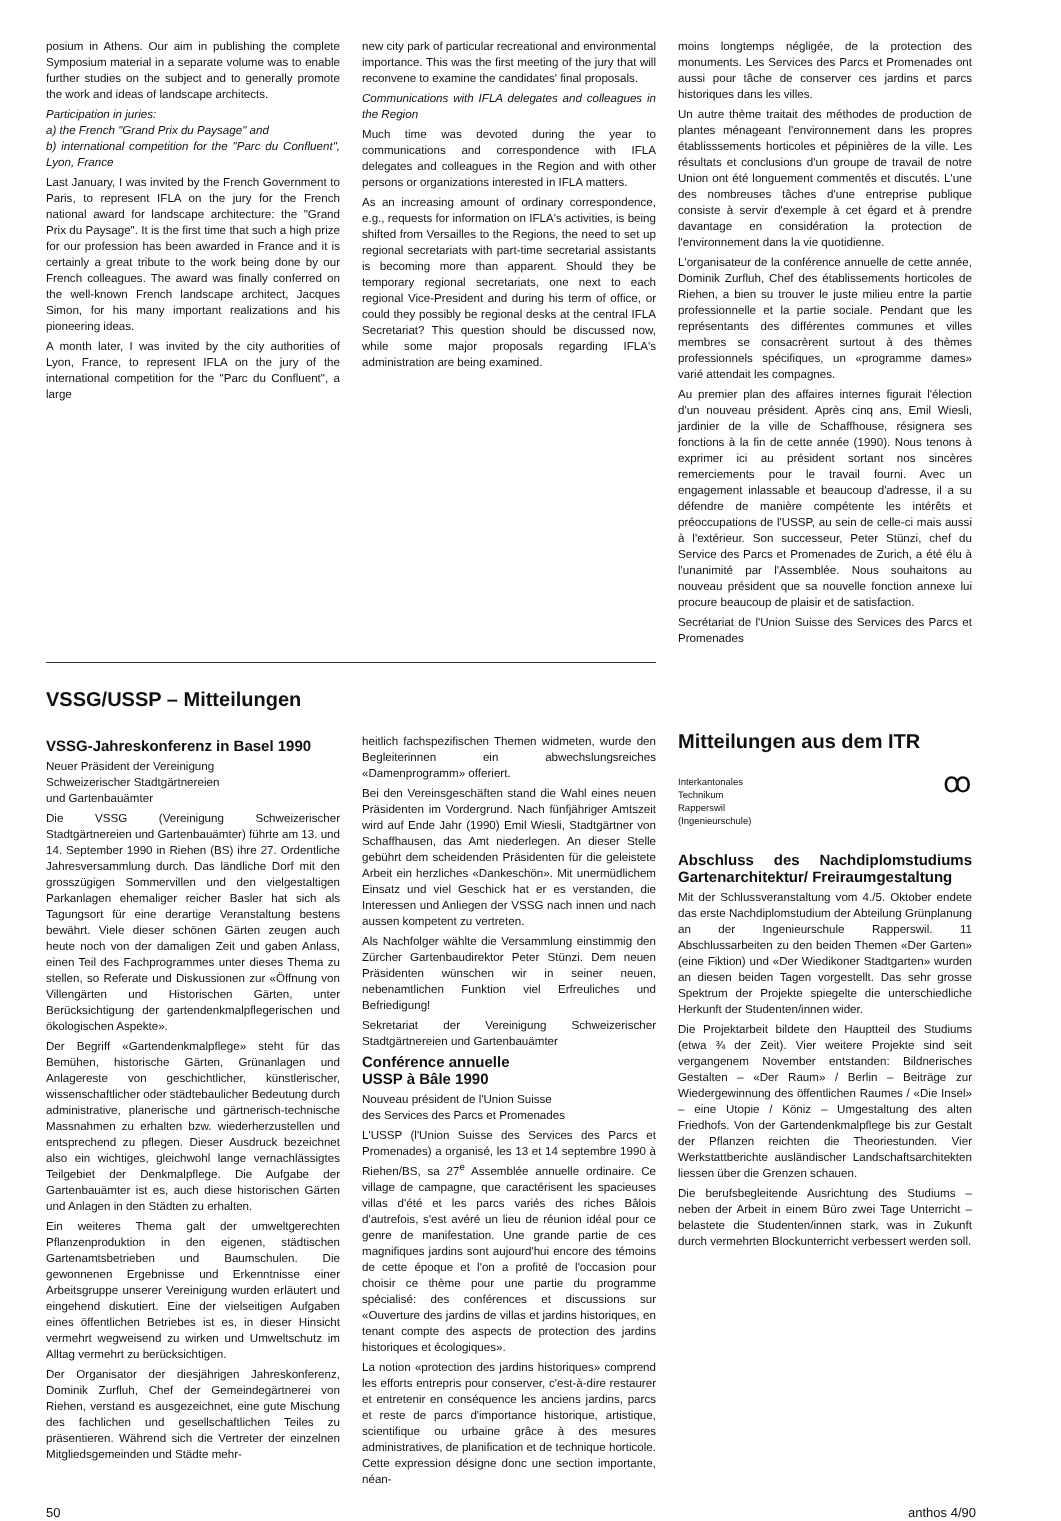posium in Athens. Our aim in publishing the complete Symposium material in a separate volume was to enable further studies on the subject and to generally promote the work and ideas of landscape architects.
Participation in juries:
a) the French "Grand Prix du Paysage" and
b) international competition for the "Parc du Confluent", Lyon, France
Last January, I was invited by the French Government to Paris, to represent IFLA on the jury for the French national award for landscape architecture: the "Grand Prix du Paysage". It is the first time that such a high prize for our profession has been awarded in France and it is certainly a great tribute to the work being done by our French colleagues. The award was finally conferred on the well-known French landscape architect, Jacques Simon, for his many important realizations and his pioneering ideas.
A month later, I was invited by the city authorities of Lyon, France, to represent IFLA on the jury of the international competition for the "Parc du Confluent", a large
new city park of particular recreational and environmental importance. This was the first meeting of the jury that will reconvene to examine the candidates' final proposals.
Communications with IFLA delegates and colleagues in the Region
Much time was devoted during the year to communications and correspondence with IFLA delegates and colleagues in the Region and with other persons or organizations interested in IFLA matters.
As an increasing amount of ordinary correspondence, e.g., requests for information on IFLA's activities, is being shifted from Versailles to the Regions, the need to set up regional secretariats with part-time secretarial assistants is becoming more than apparent. Should they be temporary regional secretariats, one next to each regional Vice-President and during his term of office, or could they possibly be regional desks at the central IFLA Secretariat? This question should be discussed now, while some major proposals regarding IFLA's administration are being examined.
moins longtemps négligée, de la protection des monuments. Les Services des Parcs et Promenades ont aussi pour tâche de conserver ces jardins et parcs historiques dans les villes.
Un autre thème traitait des méthodes de production de plantes ménageant l'environnement dans les propres établisssements horticoles et pépinières de la ville. Les résultats et conclusions d'un groupe de travail de notre Union ont été longuement commentés et discutés. L'une des nombreuses tâches d'une entreprise publique consiste à servir d'exemple à cet égard et à prendre davantage en considération la protection de l'environnement dans la vie quotidienne.
L'organisateur de la conférence annuelle de cette année, Dominik Zurfluh, Chef des établissements horticoles de Riehen, a bien su trouver le juste milieu entre la partie professionnelle et la partie sociale. Pendant que les représentants des différentes communes et villes membres se consacrèrent surtout à des thèmes professionnels spécifiques, un «programme dames» varié attendait les compagnes.
Au premier plan des affaires internes figurait l'élection d'un nouveau président. Après cinq ans, Emil Wiesli, jardinier de la ville de Schaffhouse, résignera ses fonctions à la fin de cette année (1990). Nous tenons à exprimer ici au président sortant nos sincères remerciements pour le travail fourni. Avec un engagement inlassable et beaucoup d'adresse, il a su défendre de manière compétente les intérêts et préoccupations de l'USSP, au sein de celle-ci mais aussi à l'extérieur. Son successeur, Peter Stünzi, chef du Service des Parcs et Promenades de Zurich, a été élu à l'unanimité par l'Assemblée. Nous souhaitons au nouveau président que sa nouvelle fonction annexe lui procure beaucoup de plaisir et de satisfaction.
Secrétariat de l'Union Suisse des Services des Parcs et Promenades
VSSG/USSP – Mitteilungen
VSSG-Jahreskonferenz in Basel 1990
Neuer Präsident der Vereinigung
Schweizerischer Stadtgärtnereien
und Gartenbauämter
Die VSSG (Vereinigung Schweizerischer Stadtgärtnereien und Gartenbauämter) führte am 13. und 14. September 1990 in Riehen (BS) ihre 27. Ordentliche Jahresversammlung durch. Das ländliche Dorf mit den grosszügigen Sommervillen und den vielgestaltigen Parkanlagen ehemaliger reicher Basler hat sich als Tagungsort für eine derartige Veranstaltung bestens bewährt. Viele dieser schönen Gärten zeugen auch heute noch von der damaligen Zeit und gaben Anlass, einen Teil des Fachprogrammes unter dieses Thema zu stellen, so Referate und Diskussionen zur «Öffnung von Villengärten und Historischen Gärten, unter Berücksichtigung der gartendenkmalpflegerischen und ökologischen Aspekte».
Der Begriff «Gartendenkmalpflege» steht für das Bemühen, historische Gärten, Grünanlagen und Anlagereste von geschichtlicher, künstlerischer, wissenschaftlicher oder städtebaulicher Bedeutung durch administrative, planerische und gärtnerisch-technische Massnahmen zu erhalten bzw. wiederherzustellen und entsprechend zu pflegen. Dieser Ausdruck bezeichnet also ein wichtiges, gleichwohl lange vernachlässigtes Teilgebiet der Denkmalpflege. Die Aufgabe der Gartenbauämter ist es, auch diese historischen Gärten und Anlagen in den Städten zu erhalten.
Ein weiteres Thema galt der umweltgerechten Pflanzenproduktion in den eigenen, städtischen Gartenamtsbetrieben und Baumschulen. Die gewonnenen Ergebnisse und Erkenntnisse einer Arbeitsgruppe unserer Vereinigung wurden erläutert und eingehend diskutiert. Eine der vielseitigen Aufgaben eines öffentlichen Betriebes ist es, in dieser Hinsicht vermehrt wegweisend zu wirken und Umweltschutz im Alltag vermehrt zu berücksichtigen.
Der Organisator der diesjährigen Jahreskonferenz, Dominik Zurfluh, Chef der Gemeindegärtnerei von Riehen, verstand es ausgezeichnet, eine gute Mischung des fachlichen und gesellschaftlichen Teiles zu präsentieren. Während sich die Vertreter der einzelnen Mitgliedsgemeinden und Städte mehr-
heitlich fachspezifischen Themen widmeten, wurde den Begleiterinnen ein abwechslungsreiches «Damenprogramm» offeriert.
Bei den Vereinsgeschäften stand die Wahl eines neuen Präsidenten im Vordergrund. Nach fünfjähriger Amtszeit wird auf Ende Jahr (1990) Emil Wiesli, Stadtgärtner von Schaffhausen, das Amt niederlegen. An dieser Stelle gebührt dem scheidenden Präsidenten für die geleistete Arbeit ein herzliches «Dankeschön». Mit unermüdlichem Einsatz und viel Geschick hat er es verstanden, die Interessen und Anliegen der VSSG nach innen und nach aussen kompetent zu vertreten.
Als Nachfolger wählte die Versammlung einstimmig den Zürcher Gartenbaudirektor Peter Stünzi. Dem neuen Präsidenten wünschen wir in seiner neuen, nebenamtlichen Funktion viel Erfreuliches und Befriedigung!
Sekretariat der Vereinigung Schweizerischer Stadtgärtnereien und Gartenbauämter
Conférence annuelle
USSP à Bâle 1990
Nouveau président de l'Union Suisse
des Services des Parcs et Promenades
L'USSP (l'Union Suisse des Services des Parcs et Promenades) a organisé, les 13 et 14 septembre 1990 à Riehen/BS, sa 27<sup>e</sup> Assemblée annuelle ordinaire. Ce village de campagne, que caractérisent les spacieuses villas d'été et les parcs variés des riches Bâlois d'autrefois, s'est avéré un lieu de réunion idéal pour ce genre de manifestation. Une grande partie de ces magnifiques jardins sont aujourd'hui encore des témoins de cette époque et l'on a profité de l'occasion pour choisir ce thème pour une partie du programme spécialisé: des conférences et discussions sur «Ouverture des jardins de villas et jardins historiques, en tenant compte des aspects de protection des jardins historiques et écologiques».
La notion «protection des jardins historiques» comprend les efforts entrepris pour conserver, c'est-à-dire restaurer et entretenir en conséquence les anciens jardins, parcs et reste de parcs d'importance historique, artistique, scientifique ou urbaine grâce à des mesures administratives, de planification et de technique horticole. Cette expression désigne donc une section importante, néan-
Mitteilungen aus dem ITR
ꝏ
Interkantonales
Technikum
Rapperswil
(Ingenieurschule)
Abschluss des Nachdiplomstudiums Gartenarchitektur/ Freiraumgestaltung
Mit der Schlussveranstaltung vom 4./5. Oktober endete das erste Nachdiplomstudium der Abteilung Grünplanung an der Ingenieurschule Rapperswil. 11 Abschlussarbeiten zu den beiden Themen «Der Garten» (eine Fiktion) und «Der Wiedikoner Stadtgarten» wurden an diesen beiden Tagen vorgestellt. Das sehr grosse Spektrum der Projekte spiegelte die unterschiedliche Herkunft der Studenten/innen wider.
Die Projektarbeit bildete den Hauptteil des Studiums (etwa ¾ der Zeit). Vier weitere Projekte sind seit vergangenem November entstanden: Bildnerisches Gestalten – «Der Raum» / Berlin – Beiträge zur Wiedergewinnung des öffentlichen Raumes / «Die Insel» – eine Utopie / Köniz – Umgestaltung des alten Friedhofs. Von der Gartendenkmalpflege bis zur Gestalt der Pflanzen reichten die Theoriestunden. Vier Werkstattberichte ausländischer Landschaftsarchitekten liessen über die Grenzen schauen.
Die berufsbegleitende Ausrichtung des Studiums – neben der Arbeit in einem Büro zwei Tage Unterricht – belastete die Studenten/innen stark, was in Zukunft durch vermehrten Blockunterricht verbessert werden soll.
50 anthos 4/90